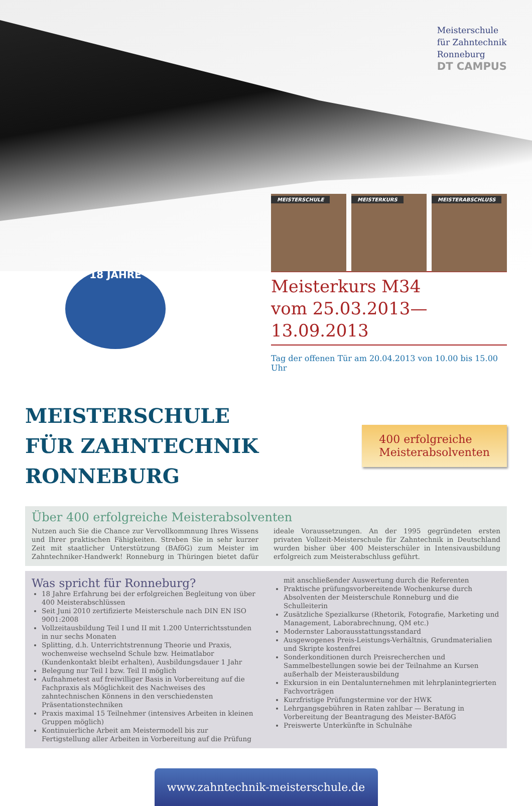Meisterschule
für Zahntechnik
Ronneburg
DT CAMPUS
MEISTERSCHULE MEISTERKURS MEISTERABSCHLUSS
18 JAHRE
Meisterkurs M34
vom 25.03.2013—13.09.2013
Tag der offenen Tür am 20.04.2013 von 10.00 bis 15.00 Uhr
MEISTERSCHULE
FÜR ZAHNTECHNIK RONNEBURG
400 erfolgreiche
Meisterabsolventen
Über 400 erfolgreiche Meisterabsolventen
Nutzen auch Sie die Chance zur Vervollkommnung Ihres Wissens und Ihrer praktischen Fähigkeiten. Streben Sie in sehr kurzer Zeit mit staatlicher Unterstützung (BAföG) zum Meister im Zahntechniker-Handwerk! Ronneburg in Thüringen bietet dafür ideale Voraussetzungen. An der 1995 gegründeten ersten privaten Vollzeit-Meisterschule für Zahntechnik in Deutschland wurden bisher über 400 Meisterschüler in Intensivausbildung erfolgreich zum Meisterabschluss geführt.
Was spricht für Ronneburg?
18 Jahre Erfahrung bei der erfolgreichen Begleitung von über 400 Meisterabschlüssen
Seit Juni 2010 zertifizierte Meisterschule nach DIN EN ISO 9001:2008
Vollzeitausbildung Teil I und II mit 1.200 Unterrichtsstunden in nur sechs Monaten
Splitting, d.h. Unterrichtstrennung Theorie und Praxis, wochenweise wechselnd Schule bzw. Heimatlabor (Kundenkontakt bleibt erhalten), Ausbildungsdauer 1 Jahr
Belegung nur Teil I bzw. Teil II möglich
Aufnahmetest auf freiwilliger Basis in Vorbereitung auf die Fachpraxis als Möglichkeit des Nachweises des zahntechnischen Könnens in den verschiedensten Präsentationstechniken
Praxis maximal 15 Teilnehmer (intensives Arbeiten in kleinen Gruppen möglich)
Kontinuierliche Arbeit am Meistermodell bis zur Fertigstellung aller Arbeiten in Vorbereitung auf die Prüfung mit anschließender Auswertung durch die Referenten
Praktische prüfungsvorbereitende Wochenkurse durch Absolventen der Meisterschule Ronneburg und die Schulleiterin
Zusätzliche Spezialkurse (Rhetorik, Fotografie, Marketing und Management, Laborabrechnung, QM etc.)
Modernster Laborausstattungsstandard
Ausgewogenes Preis-Leistungs-Verhältnis, Grundmaterialien und Skripte kostenfrei
Sonderkonditionen durch Preisrecherchen und Sammelbestellungen sowie bei der Teilnahme an Kursen außerhalb der Meisterausbildung
Exkursion in ein Dentalunternehmen mit lehrplanintegrierten Fachvorträgen
Kurzfristige Prüfungstermine vor der HWK
Lehrgangsgebühren in Raten zahlbar — Beratung in Vorbereitung der Beantragung des Meister-BAföG
Preiswerte Unterkünfte in Schulnähe
www.zahntechnik-meisterschule.de